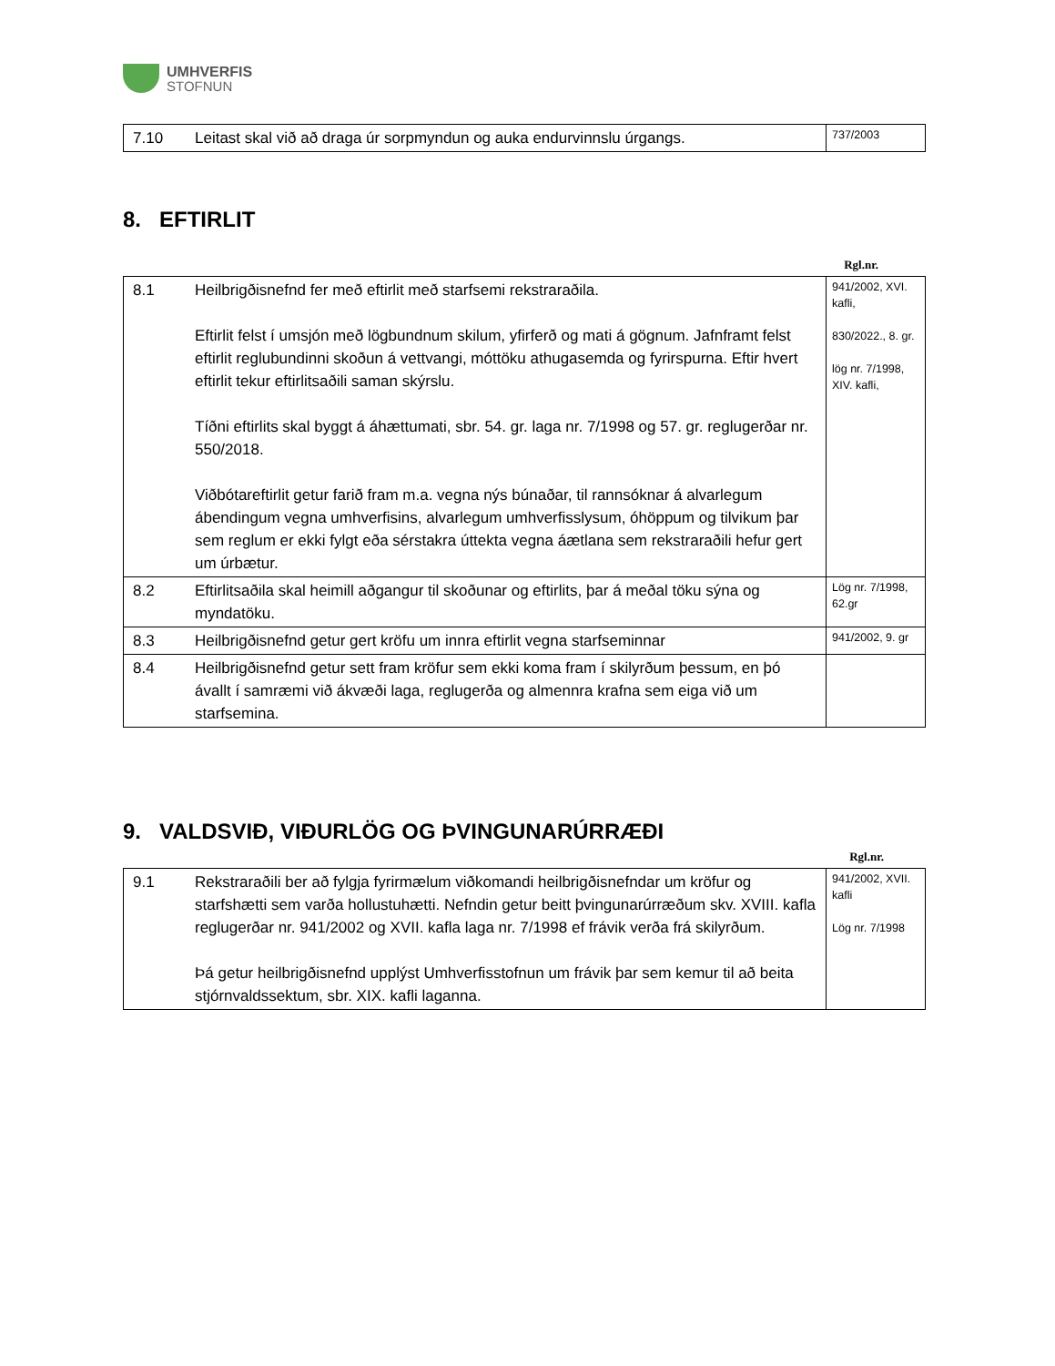UMHVERFIS
STOFNUN
| 7.10 | Leitast skal við að draga úr sorpmyndun og auka endurvinnslu úrgangs. | 737/2003 |
8. EFTIRLIT
Rgl.nr.
| 8.1 | Heilbrigðisnefnd fer með eftirlit með starfsemi rekstraraðila. Eftirlit felst í umsjón með lögbundnum skilum, yfirferð og mati á gögnum. Jafnframt felst eftirlit reglubundinni skoðun á vettvangi, móttöku athugasemda og fyrirspurna. Eftir hvert eftirlit tekur eftirlitsaðili saman skýrslu. Tíðni eftirlits skal byggt á áhættumati, sbr. 54. gr. laga nr. 7/1998 og 57. gr. reglugerðar nr. 550/2018. Viðbótareftirlit getur farið fram m.a. vegna nýs búnaðar, til rannsóknar á alvarlegum ábendingum vegna umhverfisins, alvarlegum umhverfisslysum, óhöppum og tilvikum þar sem reglum er ekki fylgt eða sérstakra úttekta vegna áætlana sem rekstraraðili hefur gert um úrbætur. | 941/2002, XVI. kafli, 830/2022., 8. gr. lög nr. 7/1998, XIV. kafli, |
| 8.2 | Eftirlitsaðila skal heimill aðgangur til skoðunar og eftirlits, þar á meðal töku sýna og myndatöku. | Lög nr. 7/1998, 62.gr |
| 8.3 | Heilbrigðisnefnd getur gert kröfu um innra eftirlit vegna starfseminnar | 941/2002, 9. gr |
| 8.4 | Heilbrigðisnefnd getur sett fram kröfur sem ekki koma fram í skilyrðum þessum, en þó ávallt í samræmi við ákvæði laga, reglugerða og almennra krafna sem eiga við um starfsemina. | |
9. VALDSVIÐ, VIÐURLÖG OG ÞVINGUNARÚRRÆÐI
Rgl.nr.
| 9.1 | Rekstraraðili ber að fylgja fyrirmælum viðkomandi heilbrigðisnefndar um kröfur og starfshætti sem varða hollustuhætti. Nefndin getur beitt þvingunarúrræðum skv. XVIII. kafla reglugerðar nr. 941/2002 og XVII. kafla laga nr. 7/1998 ef frávik verða frá skilyrðum. Þá getur heilbrigðisnefnd upplýst Umhverfisstofnun um frávik þar sem kemur til að beita stjórnvaldssektum, sbr. XIX. kafli laganna. | 941/2002, XVII. kafli Lög nr. 7/1998 |